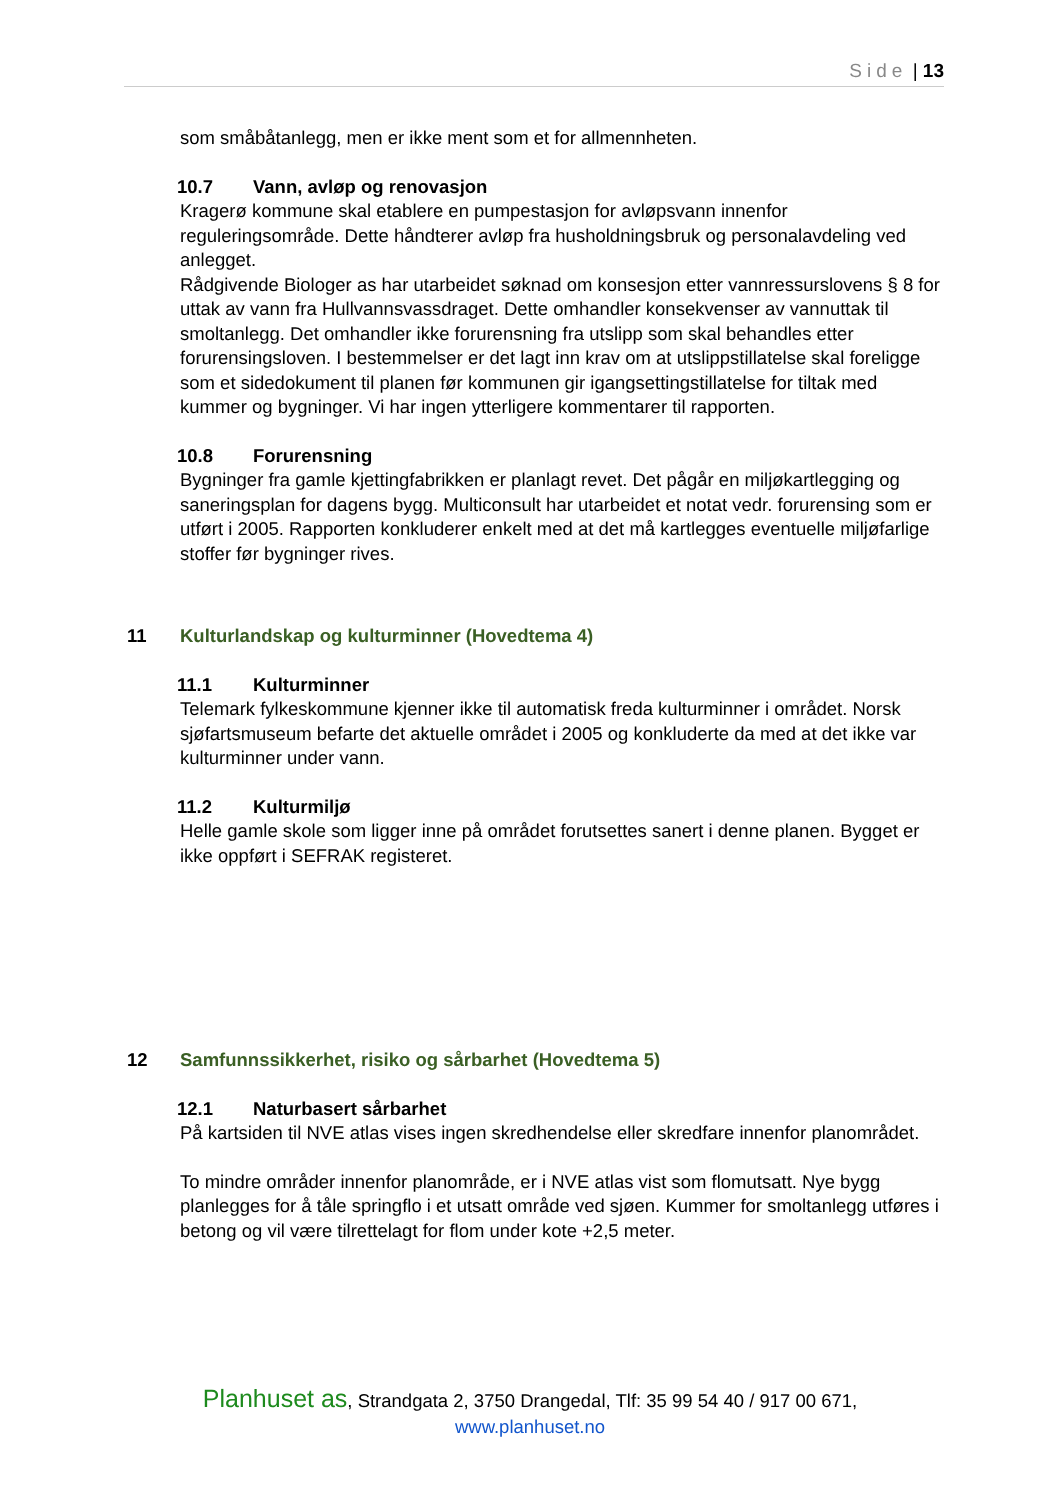Side | 13
som småbåtanlegg, men er ikke ment som et for allmennheten.
10.7 Vann, avløp og renovasjon
Kragerø kommune skal etablere en pumpestasjon for avløpsvann innenfor reguleringsområde. Dette håndterer avløp fra husholdningsbruk og personalavdeling ved anlegget.
Rådgivende Biologer as har utarbeidet søknad om konsesjon etter vannressurslovens § 8 for uttak av vann fra Hullvannsvassdraget. Dette omhandler konsekvenser av vannuttak til smoltanlegg. Det omhandler ikke forurensning fra utslipp som skal behandles etter forurensingsloven. I bestemmelser er det lagt inn krav om at utslippstillatelse skal foreligge som et sidedokument til planen før kommunen gir igangsettingstillatelse for tiltak med kummer og bygninger. Vi har ingen ytterligere kommentarer til rapporten.
10.8 Forurensning
Bygninger fra gamle kjettingfabrikken er planlagt revet. Det pågår en miljøkartlegging og saneringsplan for dagens bygg. Multiconsult har utarbeidet et notat vedr. forurensing som er utført i 2005. Rapporten konkluderer enkelt med at det må kartlegges eventuelle miljøfarlige stoffer før bygninger rives.
11 Kulturlandskap og kulturminner (Hovedtema 4)
11.1 Kulturminner
Telemark fylkeskommune kjenner ikke til automatisk freda kulturminner i området. Norsk sjøfartsmuseum befarte det aktuelle området i 2005 og konkluderte da med at det ikke var kulturminner under vann.
11.2 Kulturmiljø
Helle gamle skole som ligger inne på området forutsettes sanert i denne planen. Bygget er ikke oppført i SEFRAK registeret.
12 Samfunnssikkerhet, risiko og sårbarhet (Hovedtema 5)
12.1 Naturbasert sårbarhet
På kartsiden til NVE atlas vises ingen skredhendelse eller skredfare innenfor planområdet.
To mindre områder innenfor planområde, er i NVE atlas vist som flomutsatt. Nye bygg planlegges for å tåle springflo i et utsatt område ved sjøen. Kummer for smoltanlegg utføres i betong og vil være tilrettelagt for flom under kote +2,5 meter.
Planhuset as, Strandgata 2, 3750 Drangedal, Tlf: 35 99 54 40 / 917 00 671,
www.planhuset.no